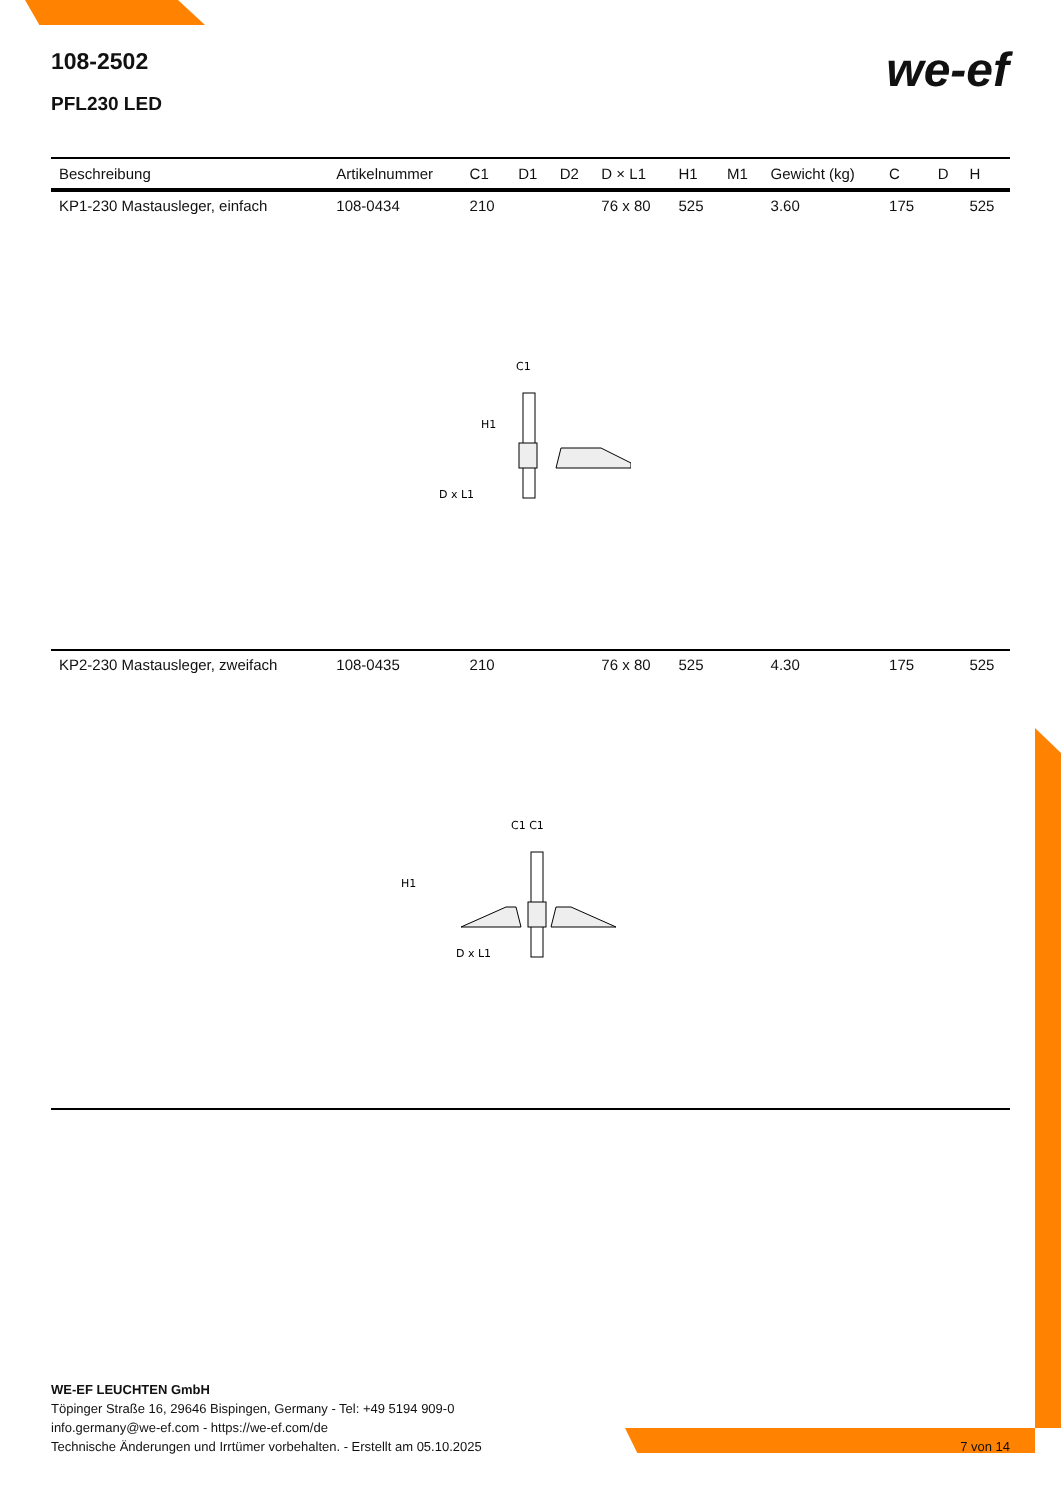108-2502
PFL230 LED
we-ef
| Beschreibung | Artikelnummer | C1 | D1 | D2 | D × L1 | H1 | M1 | Gewicht (kg) | C | D | H |
| --- | --- | --- | --- | --- | --- | --- | --- | --- | --- | --- | --- |
| KP1-230 Mastausleger, einfach | 108-0434 | 210 | | | 76 x 80 | 525 | | 3.60 | 175 | | 525 |
| C1 H1 D x L1 | | | | | | | | | | | |
| KP2-230 Mastausleger, zweifach | 108-0435 | 210 | | | 76 x 80 | 525 | | 4.30 | 175 | | 525 |
| C1 C1 H1 D x L1 | | | | | | | | | | | |
WE-EF LEUCHTEN GmbH
Töpinger Straße 16, 29646 Bispingen, Germany - Tel: +49 5194 909-0
info.germany@we-ef.com - https://we-ef.com/de
Technische Änderungen und Irrtümer vorbehalten. - Erstellt am 05.10.2025 7 von 14